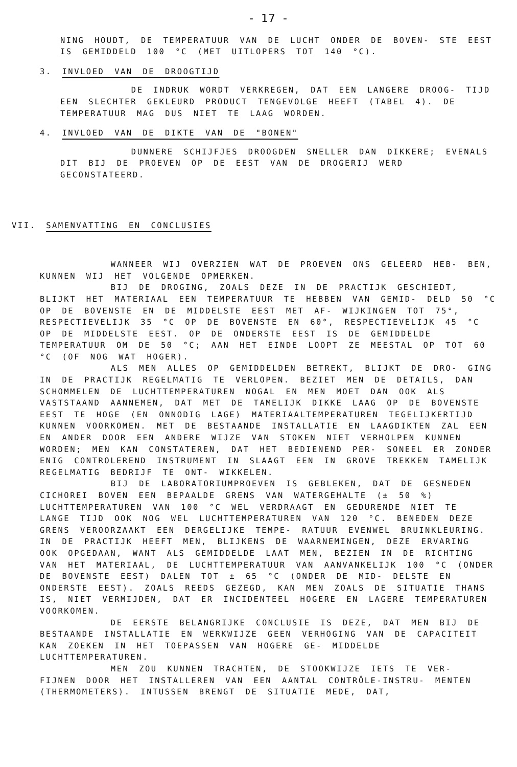- 17 -
NING HOUDT, DE TEMPERATUUR VAN DE LUCHT ONDER DE BOVEN- STE EEST IS GEMIDDELD 100 °C (MET UITLOPERS TOT 140 °C).
3. INVLOED VAN DE DROOGTIJD
DE INDRUK WORDT VERKREGEN, DAT EEN LANGERE DROOG- TIJD EEN SLECHTER GEKLEURD PRODUCT TENGEVOLGE HEEFT (TABEL 4). DE TEMPERATUUR MAG DUS NIET TE LAAG WORDEN.
4. INVLOED VAN DE DIKTE VAN DE "BONEN"
DUNNERE SCHIJFJES DROOGDEN SNELLER DAN DIKKERE; EVENALS DIT BIJ DE PROEVEN OP DE EEST VAN DE DROGERIJ WERD GECONSTATEERD.
VII. SAMENVATTING EN CONCLUSIES
WANNEER WIJ OVERZIEN WAT DE PROEVEN ONS GELEERD HEB- BEN, KUNNEN WIJ HET VOLGENDE OPMERKEN.
BIJ DE DROGING, ZOALS DEZE IN DE PRACTIJK GESCHIEDT, BLIJKT HET MATERIAAL EEN TEMPERATUUR TE HEBBEN VAN GEMID- DELD 50 °C OP DE BOVENSTE EN DE MIDDELSTE EEST MET AF- WIJKINGEN TOT 75°, RESPECTIEVELIJK 35 °C OP DE BOVENSTE EN 60°, RESPECTIEVELIJK 45 °C OP DE MIDDELSTE EEST. OP DE ONDERSTE EEST IS DE GEMIDDELDE TEMPERATUUR OM DE 50 °C; AAN HET EINDE LOOPT ZE MEESTAL OP TOT 60 °C (OF NOG WAT HOGER).
ALS MEN ALLES OP GEMIDDELDEN BETREKT, BLIJKT DE DRO- GING IN DE PRACTIJK REGELMATIG TE VERLOPEN. BEZIET MEN DE DETAILS, DAN SCHOMMELEN DE LUCHTTEMPERATUREN NOGAL EN MEN MOET DAN OOK ALS VASTSTAAND AANNEMEN, DAT MET DE TAMELIJK DIKKE LAAG OP DE BOVENSTE EEST TE HOGE (EN ONNODIG LAGE) MATERIAALTEMPERATUREN TEGELIJKERTIJD KUNNEN VOORKOMEN. MET DE BESTAANDE INSTALLATIE EN LAAGDIKTEN ZAL EEN EN ANDER DOOR EEN ANDERE WIJZE VAN STOKEN NIET VERHOLPEN KUNNEN WORDEN; MEN KAN CONSTATEREN, DAT HET BEDIENEND PER- SONEEL ER ZONDER ENIG CONTROLEREND INSTRUMENT IN SLAAGT EEN IN GROVE TREKKEN TAMELIJK REGELMATIG BEDRIJF TE ONT- WIKKELEN.
BIJ DE LABORATORIUMPROEVEN IS GEBLEKEN, DAT DE GESNEDEN CICHOREI BOVEN EEN BEPAALDE GRENS VAN WATERGEHALTE (± 50 %) LUCHTTEMPERATUREN VAN 100 °C WEL VERDRAAGT EN GEDURENDE NIET TE LANGE TIJD OOK NOG WEL LUCHTTEMPERATUREN VAN 120 °C. BENEDEN DEZE GRENS VEROORZAAKT EEN DERGELIJKE TEMPE- RATUUR EVENWEL BRUINKLEURING. IN DE PRACTIJK HEEFT MEN, BLIJKENS DE WAARNEMINGEN, DEZE ERVARING OOK OPGEDAAN, WANT ALS GEMIDDELDE LAAT MEN, BEZIEN IN DE RICHTING VAN HET MATERIAAL, DE LUCHTTEMPERATUUR VAN AANVANKELIJK 100 °C (ONDER DE BOVENSTE EEST) DALEN TOT ± 65 °C (ONDER DE MID- DELSTE EN ONDERSTE EEST). ZOALS REEDS GEZEGD, KAN MEN ZOALS DE SITUATIE THANS IS, NIET VERMIJDEN, DAT ER INCIDENTEEL HOGERE EN LAGERE TEMPERATUREN VOORKOMEN.
DE EERSTE BELANGRIJKE CONCLUSIE IS DEZE, DAT MEN BIJ DE BESTAANDE INSTALLATIE EN WERKWIJZE GEEN VERHOGING VAN DE CAPACITEIT KAN ZOEKEN IN HET TOEPASSEN VAN HOGERE GE- MIDDELDE LUCHTTEMPERATUREN.
MEN ZOU KUNNEN TRACHTEN, DE STOOKWIJZE IETS TE VER- FIJNEN DOOR HET INSTALLEREN VAN EEN AANTAL CONTRÔLE-INSTRU- MENTEN (THERMOMETERS). INTUSSEN BRENGT DE SITUATIE MEDE, DAT,